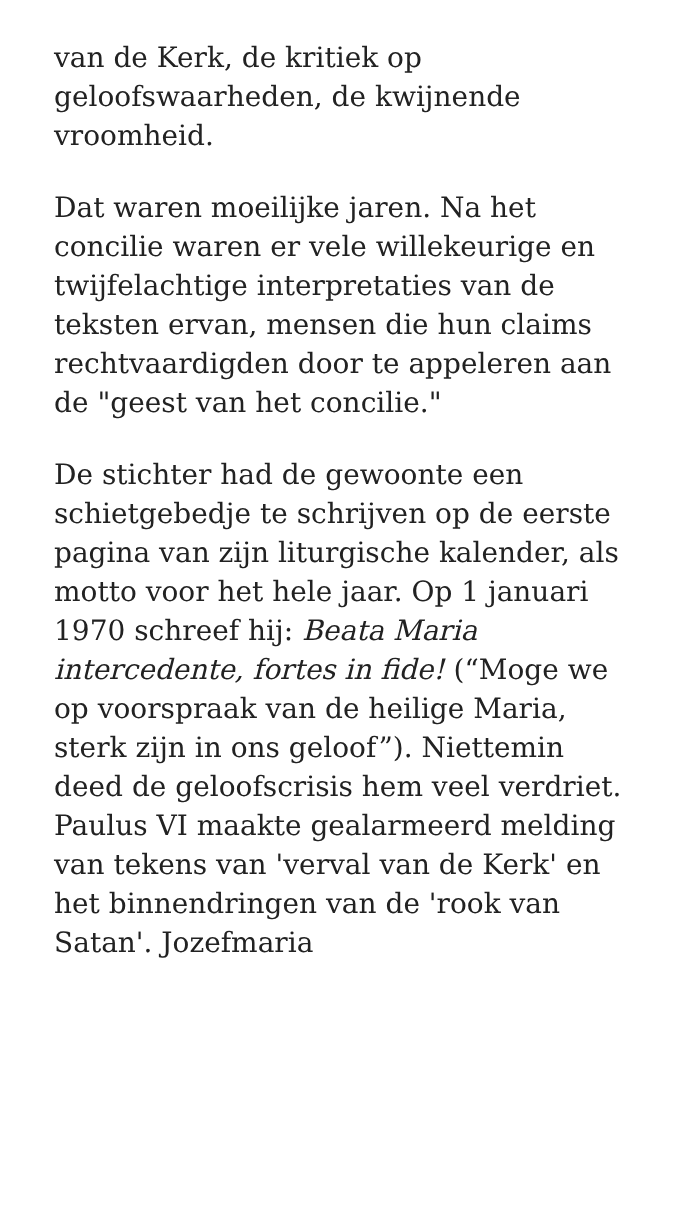van de Kerk, de kritiek op geloofswaarheden, de kwijnende vroomheid.
Dat waren moeilijke jaren. Na het concilie waren er vele willekeurige en twijfelachtige interpretaties van de teksten ervan, mensen die hun claims rechtvaardigden door te appeleren aan de "geest van het concilie."
De stichter had de gewoonte een schietgebedje te schrijven op de eerste pagina van zijn liturgische kalender, als motto voor het hele jaar. Op 1 januari 1970 schreef hij: Beata Maria intercedente, fortes in fide! (“Moge we op voorspraak van de heilige Maria, sterk zijn in ons geloof”). Niettemin deed de geloofscrisis hem veel verdriet. Paulus VI maakte gealarmeerd melding van tekens van 'verval van de Kerk' en het binnendringen van de 'rook van Satan'. Jozefmaria